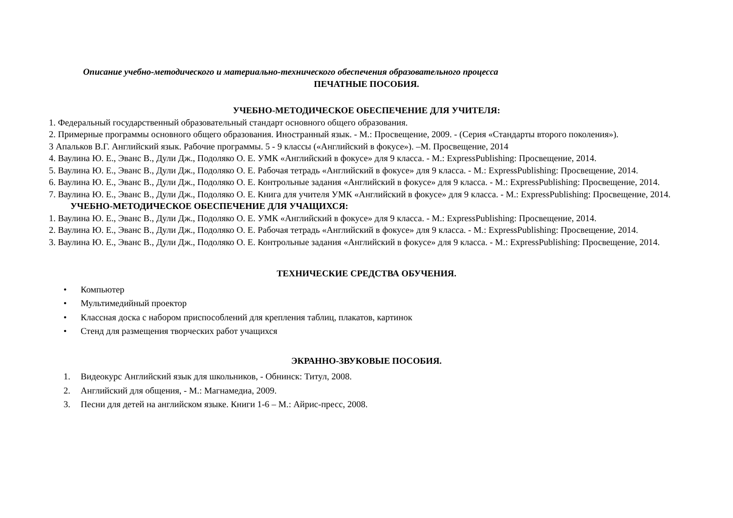Описание учебно-методического и материально-технического обеспечения образовательного процесса
ПЕЧАТНЫЕ ПОСОБИЯ.
УЧЕБНО-МЕТОДИЧЕСКОЕ ОБЕСПЕЧЕНИЕ ДЛЯ УЧИТЕЛЯ:
1. Федеральный государственный образовательный стандарт основного общего образования.
2. Примерные программы основного общего образования. Иностранный язык. - М.: Просвещение, 2009. - (Серия «Стандарты второго поколения»).
3 Апальков В.Г. Английский язык. Рабочие программы. 5 - 9 классы («Английский в фокусе»). –М. Просвещение, 2014
4. Ваулина Ю. Е., Эванс В., Дули Дж., Подоляко О. Е. УМК «Английский в фокусе» для 9 класса. - М.: ExpressPublishing: Просвещение, 2014.
5. Ваулина Ю. Е., Эванс В., Дули Дж., Подоляко О. Е. Рабочая тетрадь «Английский в фокусе» для 9 класса. - М.: ExpressPublishing: Просвещение, 2014.
6. Ваулина Ю. Е., Эванс В., Дули Дж., Подоляко О. Е. Контрольные задания «Английский в фокусе» для 9 класса. - М.: ExpressPublishing: Просвещение, 2014.
7. Ваулина Ю. Е., Эванс В., Дули Дж., Подоляко О. Е. Книга для учителя УМК «Английский в фокусе» для 9 класса. - М.: ExpressPublishing: Просвещение, 2014.
УЧЕБНО-МЕТОДИЧЕСКОЕ ОБЕСПЕЧЕНИЕ ДЛЯ УЧАЩИХСЯ:
1. Ваулина Ю. Е., Эванс В., Дули Дж., Подоляко О. Е. УМК «Английский в фокусе» для 9 класса. - М.: ExpressPublishing: Просвещение, 2014.
2. Ваулина Ю. Е., Эванс В., Дули Дж., Подоляко О. Е. Рабочая тетрадь «Английский в фокусе» для 9 класса. - М.: ExpressPublishing: Просвещение, 2014.
3. Ваулина Ю. Е., Эванс В., Дули Дж., Подоляко О. Е. Контрольные задания «Английский в фокусе» для 9 класса. - М.: ExpressPublishing: Просвещение, 2014.
ТЕХНИЧЕСКИЕ СРЕДСТВА ОБУЧЕНИЯ.
• Компьютер
• Мультимедийный проектор
• Классная доска с набором приспособлений для крепления таблиц, плакатов, картинок
• Стенд для размещения творческих работ учащихся
ЭКРАННО-ЗВУКОВЫЕ ПОСОБИЯ.
1. Видеокурс Английский язык для школьников, - Обнинск: Титул, 2008.
2. Английский для общения, - М.: Магнамедиа, 2009.
3. Песни для детей на английском языке. Книги 1-6 – М.: Айрис-пресс, 2008.